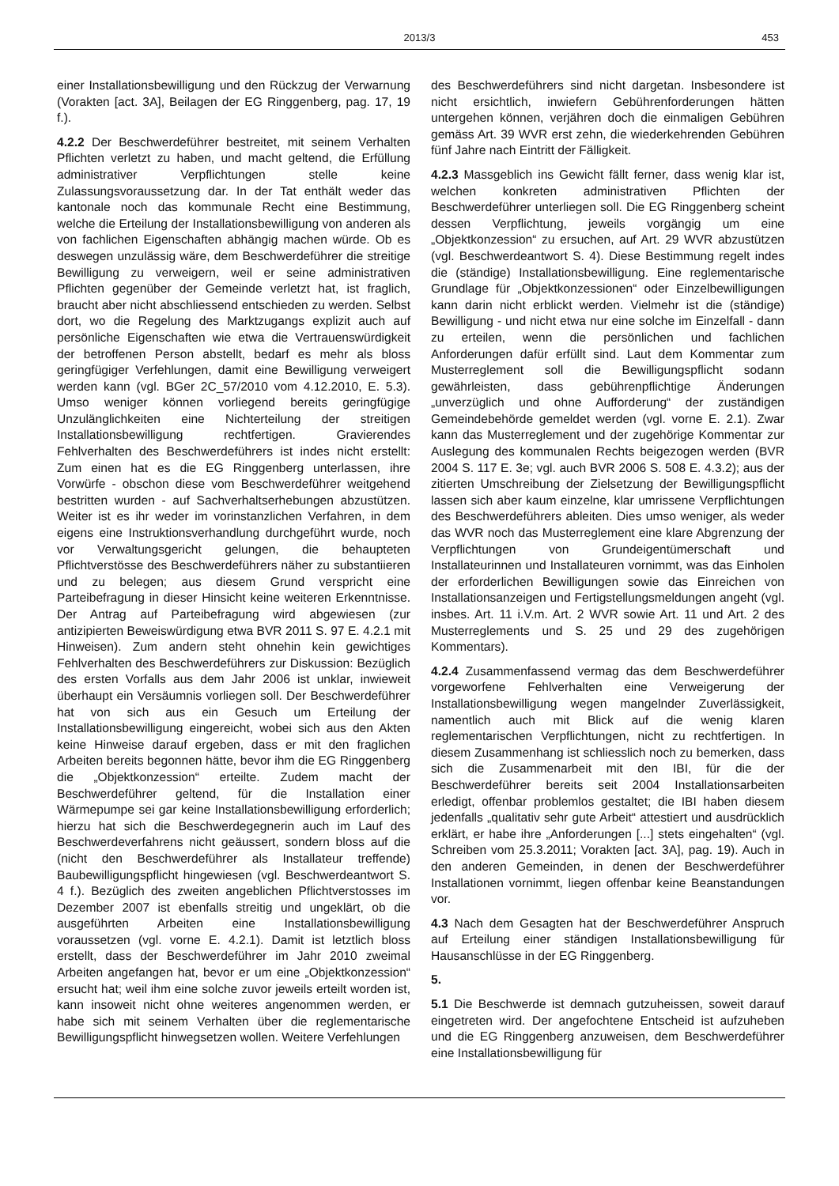2013/3 453
einer Installationsbewilligung und den Rückzug der Verwarnung (Vorakten [act. 3A], Beilagen der EG Ringgenberg, pag. 17, 19 f.).
4.2.2 Der Beschwerdeführer bestreitet, mit seinem Verhalten Pflichten verletzt zu haben, und macht geltend, die Erfüllung administrativer Verpflichtungen stelle keine Zulassungsvoraussetzung dar. In der Tat enthält weder das kantonale noch das kommunale Recht eine Bestimmung, welche die Erteilung der Installationsbewilligung von anderen als von fachlichen Eigenschaften abhängig machen würde. Ob es deswegen unzulässig wäre, dem Beschwerdeführer die streitige Bewilligung zu verweigern, weil er seine administrativen Pflichten gegenüber der Gemeinde verletzt hat, ist fraglich, braucht aber nicht abschliessend entschieden zu werden. Selbst dort, wo die Regelung des Marktzugangs explizit auch auf persönliche Eigenschaften wie etwa die Vertrauenswürdigkeit der betroffenen Person abstellt, bedarf es mehr als bloss geringfügiger Verfehlungen, damit eine Bewilligung verweigert werden kann (vgl. BGer 2C_57/2010 vom 4.12.2010, E. 5.3). Umso weniger können vorliegend bereits geringfügige Unzulänglichkeiten eine Nichterteilung der streitigen Installationsbewilligung rechtfertigen. Gravierendes Fehlverhalten des Beschwerdeführers ist indes nicht erstellt: Zum einen hat es die EG Ringgenberg unterlassen, ihre Vorwürfe - obschon diese vom Beschwerdeführer weitgehend bestritten wurden - auf Sachverhaltserhebungen abzustützen. Weiter ist es ihr weder im vorinstanzlichen Verfahren, in dem eigens eine Instruktionsverhandlung durchgeführt wurde, noch vor Verwaltungsgericht gelungen, die behaupteten Pflichtverstösse des Beschwerdeführers näher zu substantiieren und zu belegen; aus diesem Grund verspricht eine Parteibefragung in dieser Hinsicht keine weiteren Erkenntnisse. Der Antrag auf Parteibefragung wird abgewiesen (zur antizipierten Beweiswürdigung etwa BVR 2011 S. 97 E. 4.2.1 mit Hinweisen). Zum andern steht ohnehin kein gewichtiges Fehlverhalten des Beschwerdeführers zur Diskussion: Bezüglich des ersten Vorfalls aus dem Jahr 2006 ist unklar, inwieweit überhaupt ein Versäumnis vorliegen soll. Der Beschwerdeführer hat von sich aus ein Gesuch um Erteilung der Installationsbewilligung eingereicht, wobei sich aus den Akten keine Hinweise darauf ergeben, dass er mit den fraglichen Arbeiten bereits begonnen hätte, bevor ihm die EG Ringgenberg die „Objektkonzession“ erteilte. Zudem macht der Beschwerdeführer geltend, für die Installation einer Wärmepumpe sei gar keine Installationsbewilligung erforderlich; hierzu hat sich die Beschwerdegegnerin auch im Lauf des Beschwerdeverfahrens nicht geäussert, sondern bloss auf die (nicht den Beschwerdeführer als Installateur treffende) Baubewilligungspflicht hingewiesen (vgl. Beschwerdeantwort S. 4 f.). Bezüglich des zweiten angeblichen Pflichtverstosses im Dezember 2007 ist ebenfalls streitig und ungeklärt, ob die ausgeführten Arbeiten eine Installationsbewilligung voraussetzen (vgl. vorne E. 4.2.1). Damit ist letztlich bloss erstellt, dass der Beschwerdeführer im Jahr 2010 zweimal Arbeiten angefangen hat, bevor er um eine „Objektkonzession“ ersucht hat; weil ihm eine solche zuvor jeweils erteilt worden ist, kann insoweit nicht ohne weiteres angenommen werden, er habe sich mit seinem Verhalten über die reglementarische Bewilligungspflicht hinwegsetzen wollen. Weitere Verfehlungen
des Beschwerdeführers sind nicht dargetan. Insbesondere ist nicht ersichtlich, inwiefern Gebührenforderungen hätten untergehen können, verjähren doch die einmaligen Gebühren gemäss Art. 39 WVR erst zehn, die wiederkehrenden Gebühren fünf Jahre nach Eintritt der Fälligkeit.
4.2.3 Massgeblich ins Gewicht fällt ferner, dass wenig klar ist, welchen konkreten administrativen Pflichten der Beschwerdeführer unterliegen soll. Die EG Ringgenberg scheint dessen Verpflichtung, jeweils vorgängig um eine „Objektkonzession“ zu ersuchen, auf Art. 29 WVR abzustützen (vgl. Beschwerdeantwort S. 4). Diese Bestimmung regelt indes die (ständige) Installationsbewilligung. Eine reglementarische Grundlage für „Objektkonzessionen“ oder Einzelbewilligungen kann darin nicht erblickt werden. Vielmehr ist die (ständige) Bewilligung - und nicht etwa nur eine solche im Einzelfall - dann zu erteilen, wenn die persönlichen und fachlichen Anforderungen dafür erfüllt sind. Laut dem Kommentar zum Musterreglement soll die Bewilligungspflicht sodann gewährleisten, dass gebührenpflichtige Änderungen „unverzüglich und ohne Aufforderung“ der zuständigen Gemeindebehörde gemeldet werden (vgl. vorne E. 2.1). Zwar kann das Musterreglement und der zugehörige Kommentar zur Auslegung des kommunalen Rechts beigezogen werden (BVR 2004 S. 117 E. 3e; vgl. auch BVR 2006 S. 508 E. 4.3.2); aus der zitierten Umschreibung der Zielsetzung der Bewilligungspflicht lassen sich aber kaum einzelne, klar umrissene Verpflichtungen des Beschwerdeführers ableiten. Dies umso weniger, als weder das WVR noch das Musterreglement eine klare Abgrenzung der Verpflichtungen von Grundeigentümerschaft und Installateurinnen und Installateuren vornimmt, was das Einholen der erforderlichen Bewilligungen sowie das Einreichen von Installationsanzeigen und Fertigstellungsmeldungen angeht (vgl. insbes. Art. 11 i.V.m. Art. 2 WVR sowie Art. 11 und Art. 2 des Musterreglements und S. 25 und 29 des zugehörigen Kommentars).
4.2.4 Zusammenfassend vermag das dem Beschwerdeführer vorgeworfene Fehlverhalten eine Verweigerung der Installationsbewilligung wegen mangelnder Zuverlässigkeit, namentlich auch mit Blick auf die wenig klaren reglementarischen Verpflichtungen, nicht zu rechtfertigen. In diesem Zusammenhang ist schliesslich noch zu bemerken, dass sich die Zusammenarbeit mit den IBI, für die der Beschwerdeführer bereits seit 2004 Installationsarbeiten erledigt, offenbar problemlos gestaltet; die IBI haben diesem jedenfalls „qualitativ sehr gute Arbeit“ attestiert und ausdrücklich erklärt, er habe ihre „Anforderungen [...] stets eingehalten“ (vgl. Schreiben vom 25.3.2011; Vorakten [act. 3A], pag. 19). Auch in den anderen Gemeinden, in denen der Beschwerdeführer Installationen vornimmt, liegen offenbar keine Beanstandungen vor.
4.3 Nach dem Gesagten hat der Beschwerdeführer Anspruch auf Erteilung einer ständigen Installationsbewilligung für Hausanschlüsse in der EG Ringgenberg.
5.
5.1 Die Beschwerde ist demnach gutzuheissen, soweit darauf eingetreten wird. Der angefochtene Entscheid ist aufzuheben und die EG Ringgenberg anzuweisen, dem Beschwerdeführer eine Installationsbewilligung für